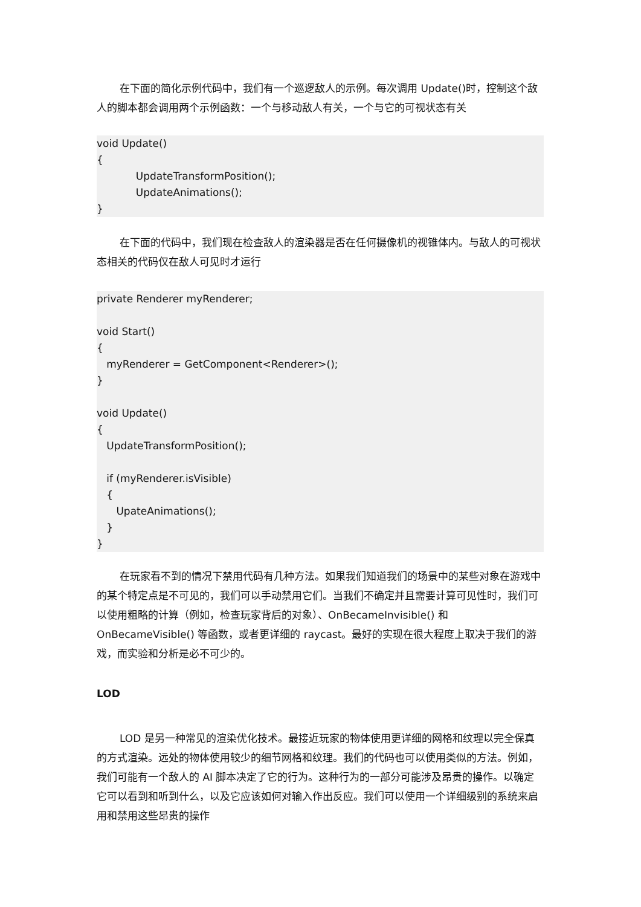在下面的简化示例代码中，我们有一个巡逻敌人的示例。每次调用 Update()时，控制这个敌人的脚本都会调用两个示例函数：一个与移动敌人有关，一个与它的可视状态有关
void Update() { UpdateTransformPosition(); UpdateAnimations(); }
在下面的代码中，我们现在检查敌人的渲染器是否在任何摄像机的视锥体内。与敌人的可视状态相关的代码仅在敌人可见时才运行
private Renderer myRenderer; void Start() { myRenderer = GetComponent<Renderer>(); } void Update() { UpdateTransformPosition(); if (myRenderer.isVisible) { UpateAnimations(); } }
在玩家看不到的情况下禁用代码有几种方法。如果我们知道我们的场景中的某些对象在游戏中的某个特定点是不可见的，我们可以手动禁用它们。当我们不确定并且需要计算可见性时，我们可以使用粗略的计算（例如，检查玩家背后的对象）、OnBecameInvisible() 和 OnBecameVisible() 等函数，或者更详细的 raycast。最好的实现在很大程度上取决于我们的游戏，而实验和分析是必不可少的。
LOD
LOD 是另一种常见的渲染优化技术。最接近玩家的物体使用更详细的网格和纹理以完全保真的方式渲染。远处的物体使用较少的细节网格和纹理。我们的代码也可以使用类似的方法。例如，我们可能有一个敌人的 AI 脚本决定了它的行为。这种行为的一部分可能涉及昂贵的操作。以确定它可以看到和听到什么，以及它应该如何对输入作出反应。我们可以使用一个详细级别的系统来启用和禁用这些昂贵的操作